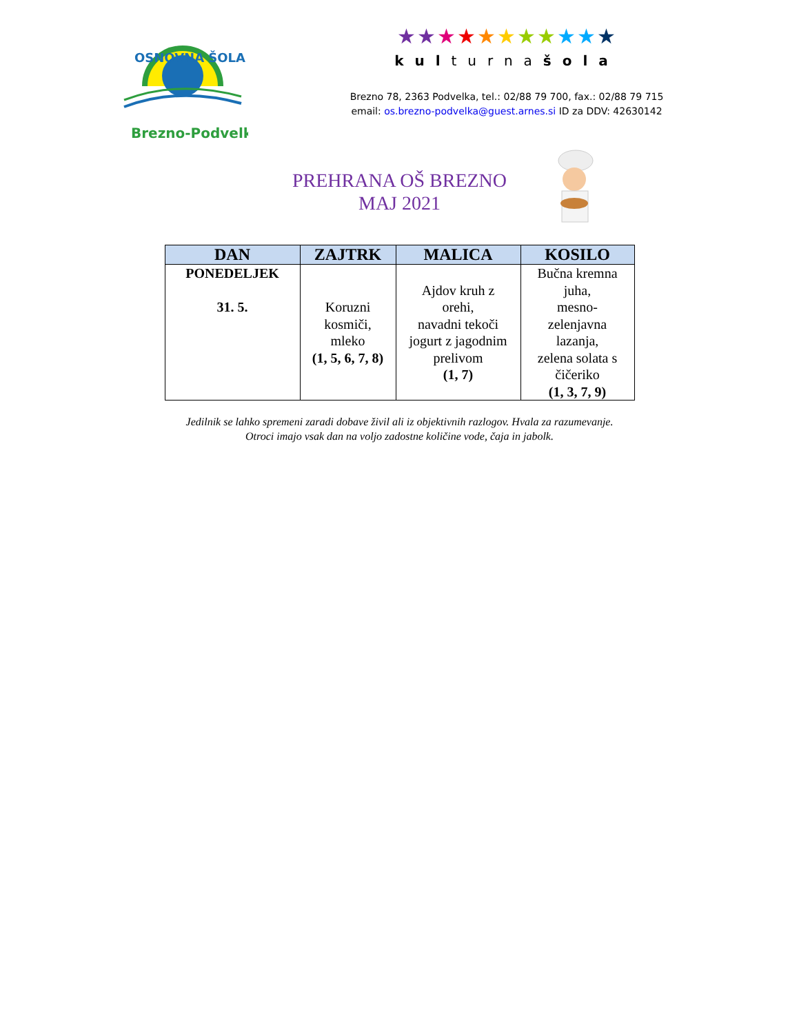Brezno-Podvelka
OSNOVNA ŠOLA
★★★★★★★★★★★
kulturnašola
Brezno 78, 2363 Podvelka, tel.: 02/88 79 700, fax.: 02/88 79 715
email: os.brezno-podvelka@guest.arnes.si ID za DDV: 42630142
PREHRANA OŠ BREZNO
MAJ 2021
| DAN | ZAJTRK | MALICA | KOSILO |
| --- | --- | --- | --- |
| PONEDELJEK 31. 5. | Koruzni kosmiči, mleko (1, 5, 6, 7, 8) | Ajdov kruh z orehi, navadni tekoči jogurt z jagodnim prelivom (1, 7) | Bučna kremna juha, mesno- zelenjavna lazanja, zelena solata s čičeriko (1, 3, 7, 9) |
Jedilnik se lahko spremeni zaradi dobave živil ali iz objektivnih razlogov. Hvala za razumevanje.
Otroci imajo vsak dan na voljo zadostne količine vode, čaja in jabolk.